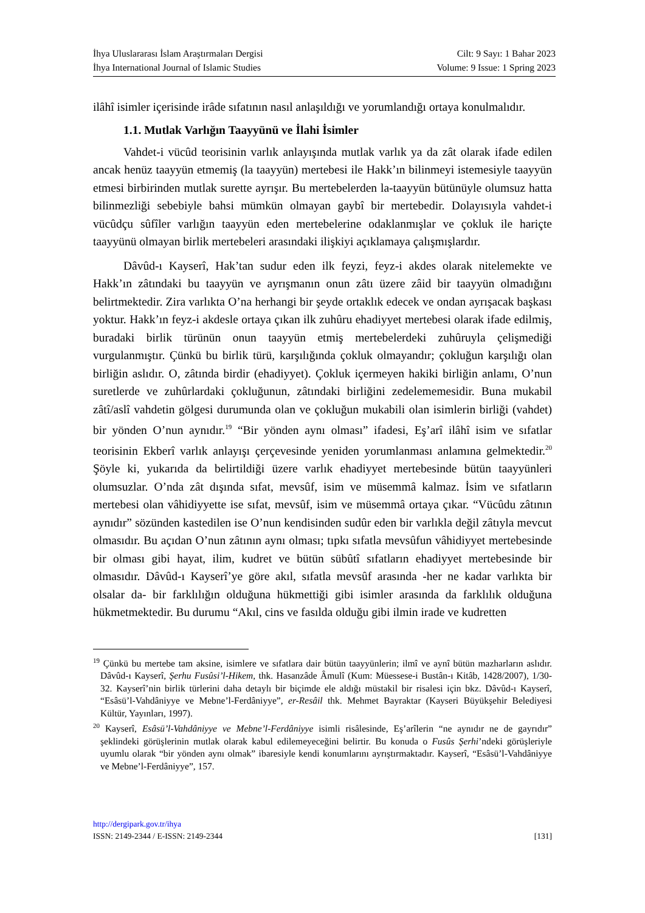İhya Uluslararası İslam Araştırmaları Dergisi
İhya International Journal of Islamic Studies
Cilt: 9 Sayı: 1 Bahar 2023
Volume: 9 Issue: 1 Spring 2023
ilâhî isimler içerisinde irâde sıfatının nasıl anlaşıldığı ve yorumlandığı ortaya konulmalıdır.
1.1. Mutlak Varlığın Taayyünü ve İlahi İsimler
Vahdet-i vücûd teorisinin varlık anlayışında mutlak varlık ya da zât olarak ifade edilen ancak henüz taayyün etmemiş (la taayyün) mertebesi ile Hakk’ın bilinmeyi istemesiyle taayyün etmesi birbirinden mutlak surette ayrışır. Bu mertebelerden la-taayyün bütünüyle olumsuz hatta bilinmezliği sebebiyle bahsi mümkün olmayan gaybî bir mertebedir. Dolayısıyla vahdet-i vücûdçu sûfîler varlığın taayyün eden mertebelerine odaklanmışlar ve çokluk ile hariçte taayyünü olmayan birlik mertebeleri arasındaki ilişkiyi açıklamaya çalışmışlardır.
Dâvûd-ı Kayserî, Hak’tan sudur eden ilk feyzi, feyz-i akdes olarak nitelemekte ve Hakk’ın zâtındaki bu taayyün ve ayrışmanın onun zâtı üzere zâid bir taayyün olmadığını belirtmektedir. Zira varlıkta O’na herhangi bir şeyde ortaklık edecek ve ondan ayrışacak başkası yoktur. Hakk’ın feyz-i akdesle ortaya çıkan ilk zuhûru ehadiyyet mertebesi olarak ifade edilmiş, buradaki birlik türünün onun taayyün etmiş mertebelerdeki zuhûruyla çelişmediği vurgulanmıştır. Çünkü bu birlik türü, karşılığında çokluk olmayandır; çokluğun karşılığı olan birliğin aslıdır. O, zâtında birdir (ehadiyyet). Çokluk içermeyen hakiki birliğin anlamı, O’nun suretlerde ve zuhûrlardaki çokluğunun, zâtındaki birliğini zedelememesidir. Buna mukabil zâtî/aslî vahdetin gölgesi durumunda olan ve çokluğun mukabili olan isimlerin birliği (vahdet) bir yönden O’nun aynıdır.<sup>19</sup> “Bir yönden aynı olması” ifadesi, Eş’arî ilâhî isim ve sıfatlar teorisinin Ekberî varlık anlayışı çerçevesinde yeniden yorumlanması anlamına gelmektedir.<sup>20</sup> Şöyle ki, yukarıda da belirtildiği üzere varlık ehadiyyet mertebesinde bütün taayyünleri olumsuzlar. O’nda zât dışında sıfat, mevsûf, isim ve müsemmâ kalmaz. İsim ve sıfatların mertebesi olan vâhidiyyette ise sıfat, mevsûf, isim ve müsemmâ ortaya çıkar. “Vücûdu zâtının aynıdır” sözünden kastedilen ise O’nun kendisinden sudûr eden bir varlıkla değil zâtıyla mevcut olmasıdır. Bu açıdan O’nun zâtının aynı olması; tıpkı sıfatla mevsûfun vâhidiyyet mertebesinde bir olması gibi hayat, ilim, kudret ve bütün sübûtî sıfatların ehadiyyet mertebesinde bir olmasıdır. Dâvûd-ı Kayserî’ye göre akıl, sıfatla mevsûf arasında -her ne kadar varlıkta bir olsalar da- bir farklılığın olduğuna hükmettiği gibi isimler arasında da farklılık olduğuna hükmetmektedir. Bu durumu “Akıl, cins ve fasılda olduğu gibi ilmin irade ve kudretten
<sup>19</sup> Çünkü bu mertebe tam aksine, isimlere ve sıfatlara dair bütün taayyünlerin; ilmî ve aynî bütün mazharların aslıdır. Dâvûd-ı Kayserî, Şerhu Fusûsi’l-Hikem, thk. Hasanzâde Âmulî (Kum: Müessese-i Bustân-ı Kitâb, 1428/2007), 1/30-32. Kayserî’nin birlik türlerini daha detaylı bir biçimde ele aldığı müstakil bir risalesi için bkz. Dâvûd-ı Kayserî, “Esâsü’l-Vahdâniyye ve Mebne’l-Ferdâniyye”, er-Resâil thk. Mehmet Bayraktar (Kayseri Büyükşehir Belediyesi Kültür, Yayınları, 1997).
<sup>20</sup> Kayserî, Esâsü’l-Vahdâniyye ve Mebne’l-Ferdâniyye isimli risâlesinde, Eş’arîlerin “ne aynıdır ne de gayrıdır” şeklindeki görüşlerinin mutlak olarak kabul edilemeyeceğini belirtir. Bu konuda o Fusûs Şerhi’ndeki görüşleriyle uyumlu olarak “bir yönden aynı olmak” ibaresiyle kendi konumlarını ayrıştırmaktadır. Kayserî, “Esâsü’l-Vahdâniyye ve Mebne’l-Ferdâniyye”, 157.
http://dergipark.gov.tr/ihya
ISSN: 2149-2344 / E-ISSN: 2149-2344 [131]